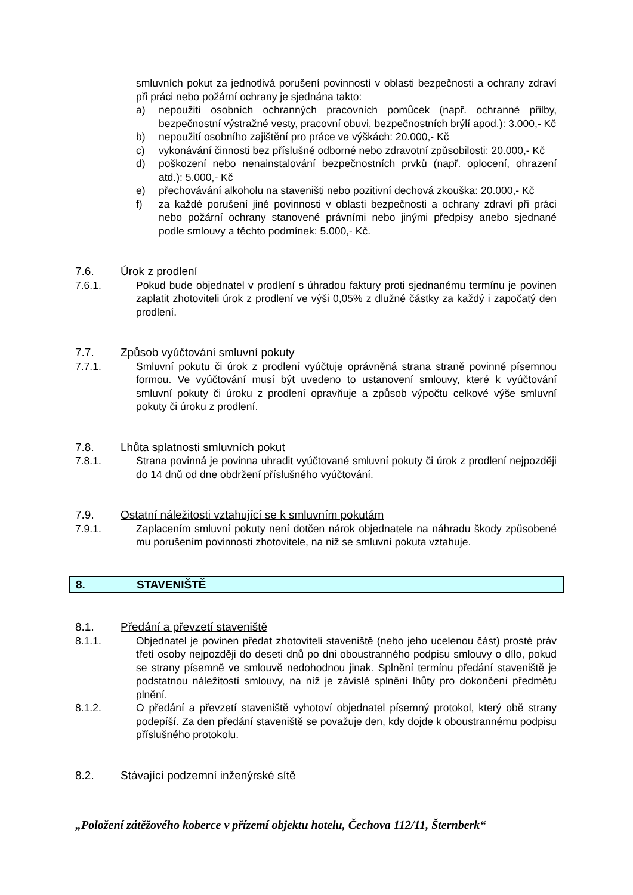smluvních pokut za jednotlivá porušení povinností v oblasti bezpečnosti a ochrany zdraví při práci nebo požární ochrany je sjednána takto:
a) nepoužití osobních ochranných pracovních pomůcek (např. ochranné přilby, bezpečnostní výstražné vesty, pracovní obuvi, bezpečnostních brýlí apod.): 3.000,- Kč
b) nepoužití osobního zajištění pro práce ve výškách: 20.000,- Kč
c) vykonávání činnosti bez příslušné odborné nebo zdravotní způsobilosti: 20.000,- Kč
d) poškození nebo nenainstalování bezpečnostních prvků (např. oplocení, ohrazení atd.): 5.000,- Kč
e) přechovávání alkoholu na staveništi nebo pozitivní dechová zkouška: 20.000,- Kč
f) za každé porušení jiné povinnosti v oblasti bezpečnosti a ochrany zdraví při práci nebo požární ochrany stanovené právními nebo jinými předpisy anebo sjednané podle smlouvy a těchto podmínek: 5.000,- Kč.
7.6. Úrok z prodlení
7.6.1. Pokud bude objednatel v prodlení s úhradou faktury proti sjednanému termínu je povinen zaplatit zhotoviteli úrok z prodlení ve výši 0,05% z dlužné částky za každý i započatý den prodlení.
7.7. Způsob vyúčtování smluvní pokuty
7.7.1. Smluvní pokutu či úrok z prodlení vyúčtuje oprávněná strana straně povinné písemnou formou. Ve vyúčtování musí být uvedeno to ustanovení smlouvy, které k vyúčtování smluvní pokuty či úroku z prodlení opravňuje a způsob výpočtu celkové výše smluvní pokuty či úroku z prodlení.
7.8. Lhůta splatnosti smluvních pokut
7.8.1. Strana povinná je povinna uhradit vyúčtované smluvní pokuty či úrok z prodlení nejpozději do 14 dnů od dne obdržení příslušného vyúčtování.
7.9. Ostatní náležitosti vztahující se k smluvním pokutám
7.9.1. Zaplacením smluvní pokuty není dotčen nárok objednatele na náhradu škody způsobené mu porušením povinnosti zhotovitele, na niž se smluvní pokuta vztahuje.
8. STAVENIŠTĚ
8.1. Předání a převzetí staveniště
8.1.1. Objednatel je povinen předat zhotoviteli staveniště (nebo jeho ucelenou část) prosté práv třetí osoby nejpozději do deseti dnů po dni oboustranného podpisu smlouvy o dílo, pokud se strany písemně ve smlouvě nedohodnou jinak. Splnění termínu předání staveniště je podstatnou náležitostí smlouvy, na níž je závislé splnění lhůty pro dokončení předmětu plnění.
8.1.2. O předání a převzetí staveniště vyhotoví objednatel písemný protokol, který obě strany podepíší. Za den předání staveniště se považuje den, kdy dojde k oboustrannému podpisu příslušného protokolu.
8.2. Stávající podzemní inženýrské sítě
„Položení zátěžového koberce v přízemí objektu hotelu, Čechova 112/11, Šternberk“